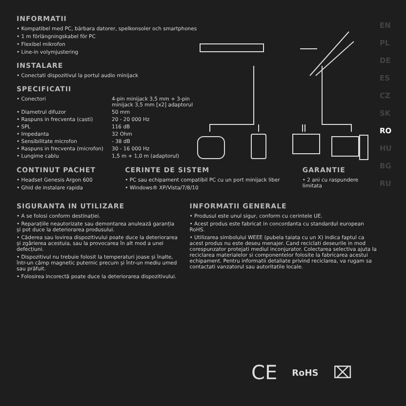EN
PL
DE
ES
CZ
SK
RO
HU
BG
RU
INFORMATII
• Kompatibel med PC, bärbara datorer, spelkonsoler och smartphones
• 1 m förlängningskabel för PC
• Flexibel mikrofon
• Line-in volymjustering
INSTALARE
• Conectati dispozitivul la portul audio minijack
SPECIFICATII
| • Conectori | 4-pin minijack 3,5 mm + 3-pin minijack 3,5 mm [x2] adaptorul |
| • Diametrul difuzor | 50 mm |
| • Raspuns in frecventa (casti) | 20 - 20 000 Hz |
| • SPL | 116 dB |
| • Impedanta | 32 Ohm |
| • Sensibilitate microfon | - 38 dB |
| • Raspuns in frecventa (microfon) | 30 - 16 000 Hz |
| • Lungime cablu | 1,5 m + 1,0 m (adaptorul) |
CONTINUT PACHET
• Headset Genesis Argon 600
• Ghid de instalare rapida
CERINTE DE SISTEM
• PC sau echipament compatibil PC cu un port minijack liber
• Windows® XP/Vista/7/8/10
GARANTIE
• 2 ani cu raspundere limitata
SIGURANTA IN UTILIZARE
• A se folosi conform destinației.
• Reparațiile neautorizate sau demontarea anulează garanția și pot duce la deteriorarea produsului.
• Căderea sau lovirea dispozitivului poate duce la deteriorarea și zgârierea acestuia, sau la provocarea în alt mod a unei defecțiuni.
• Dispozitivul nu trebuie folosit la temperaturi joase și înalte, într-un câmp magnetic puternic precum și într-un mediu umed sau prăfuit.
• Folosirea incorectă poate duce la deteriorarea dispozitivului.
INFORMATII GENERALE
• Produsul este unul sigur, conform cu cerintele UE.
• Acest produs este fabricat in concordanta cu standardul european RoHS.
• Utilizarea simbolului WEEE (pubela taiata cu un X) indica faptul ca acest produs nu este deseu menajer. Cand reciclati deseurile in mod corespunzator protejati mediul inconjurator. Colectarea selectiva ajuta la reciclarea materialelor si componentelor folosite la fabricarea acestui echipament. Pentru informatii detaliate privind reciclarea, va rugam sa contactati vanzatorul sau autoritatile locale.
CE RoHS ⌧